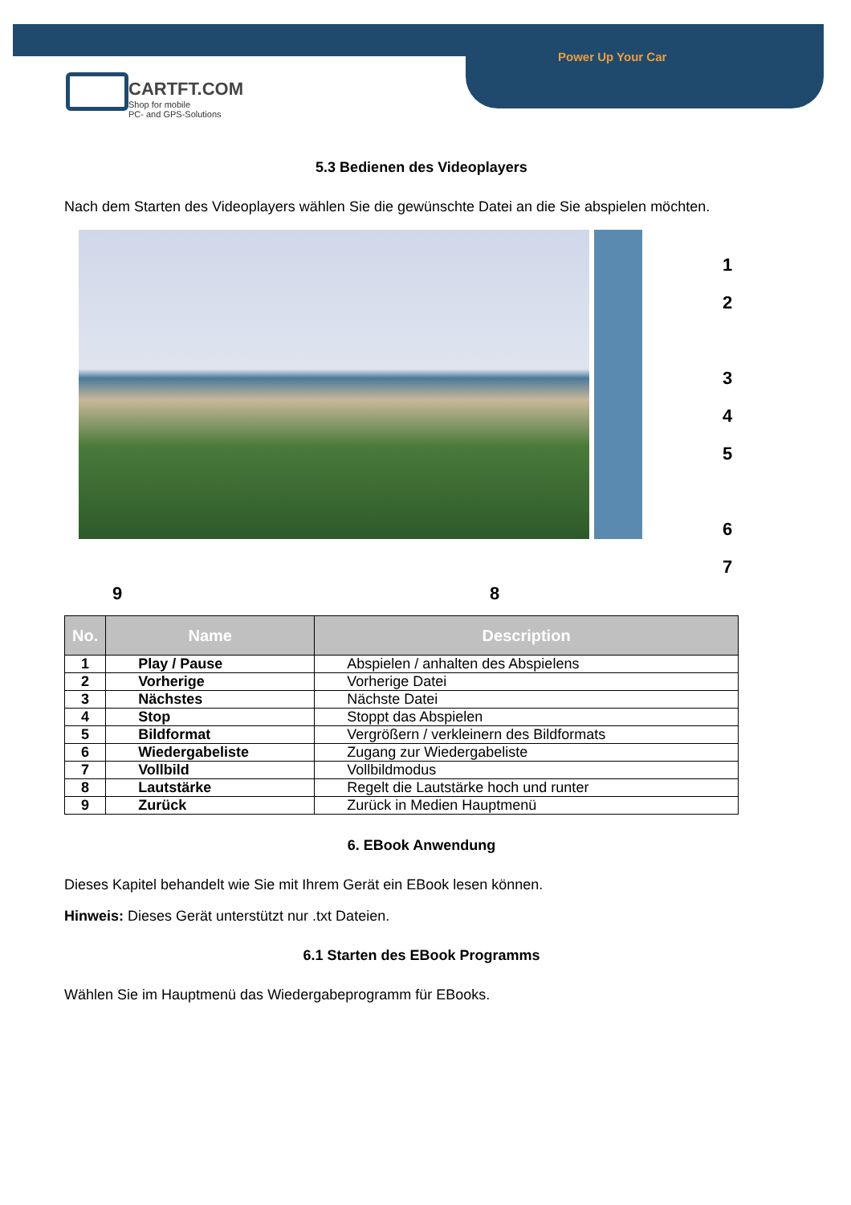Power Up Your Car
CARTFT.COM
Shop for mobile
PC- and GPS-Solutions
5.3 Bedienen des Videoplayers
Nach dem Starten des Videoplayers wählen Sie die gewünschte Datei an die Sie abspielen möchten.
1
2
3
4
5
6
7
9 8
| No. | Name | Description |
| --- | --- | --- |
| 1 | Play / Pause | Abspielen / anhalten des Abspielens |
| 2 | Vorherige | Vorherige Datei |
| 3 | Nächstes | Nächste Datei |
| 4 | Stop | Stoppt das Abspielen |
| 5 | Bildformat | Vergrößern / verkleinern des Bildformats |
| 6 | Wiedergabeliste | Zugang zur Wiedergabeliste |
| 7 | Vollbild | Vollbildmodus |
| 8 | Lautstärke | Regelt die Lautstärke hoch und runter |
| 9 | Zurück | Zurück in Medien Hauptmenü |
6. EBook Anwendung
Dieses Kapitel behandelt wie Sie mit Ihrem Gerät ein EBook lesen können.
Hinweis: Dieses Gerät unterstützt nur .txt Dateien.
6.1 Starten des EBook Programms
Wählen Sie im Hauptmenü das Wiedergabeprogramm für EBooks.